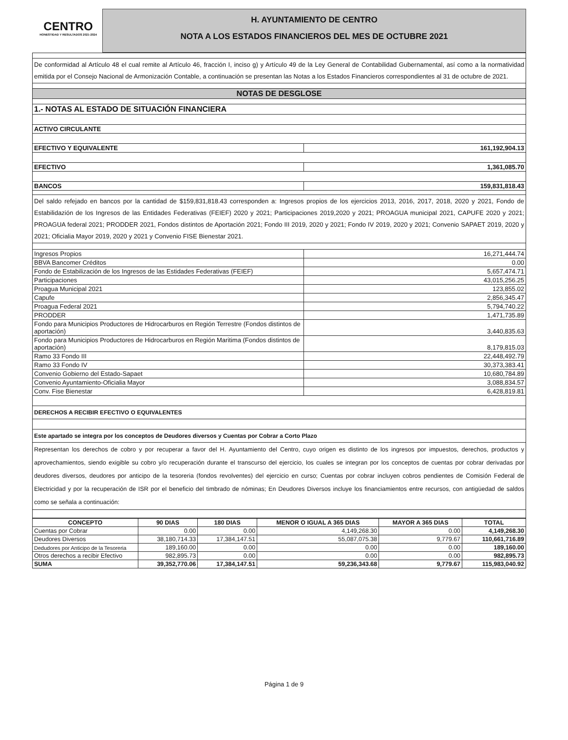CENTRO
HONESTIDAD Y RESULTADOS 2021-2024
H. AYUNTAMIENTO DE CENTRO
NOTA A LOS ESTADOS FINANCIEROS DEL MES DE OCTUBRE 2021
| De conformidad al Artículo 48 el cual remite al Artículo 46, fracción I, inciso g) y Artículo 49 de la Ley General de Contabilidad Gubernamental, así como a la normatividad emitida por el Consejo Nacional de Armonización Contable, a continuación se presentan las Notas a los Estados Financieros correspondientes al 31 de octubre de 2021. | |
| NOTAS DE DESGLOSE | |
| 1.- NOTAS AL ESTADO DE SITUACIÓN FINANCIERA | |
| ACTIVO CIRCULANTE | |
| EFECTIVO Y EQUIVALENTE | 161,192,904.13 |
| EFECTIVO | 1,361,085.70 |
| BANCOS | 159,831,818.43 |
| Del saldo refejado en bancos por la cantidad de $159,831,818.43 corresponden a: Ingresos propios de los ejercicios 2013, 2016, 2017, 2018, 2020 y 2021, Fondo de Estabilidazión de los Ingresos de las Entidades Federativas (FEIEF) 2020 y 2021; Participaciones 2019,2020 y 2021; PROAGUA municipal 2021, CAPUFE 2020 y 2021; PROAGUA federal 2021; PRODDER 2021, Fondos distintos de Aportación 2021; Fondo III 2019, 2020 y 2021; Fondo IV 2019, 2020 y 2021; Convenio SAPAET 2019, 2020 y 2021; Oficialia Mayor 2019, 2020 y 2021 y Convenio FISE Bienestar 2021. | |
| Ingresos Propios | 16,271,444.74 |
| BBVA Bancomer Créditos | 0.00 |
| Fondo de Estabilización de los Ingresos de las Estidades Federativas (FEIEF) | 5,657,474.71 |
| Participaciones | 43,015,256.25 |
| Proagua Municipal 2021 | 123,855.02 |
| Capufe | 2,856,345.47 |
| Proagua Federal 2021 | 5,794,740.22 |
| PRODDER | 1,471,735.89 |
| Fondo para Municipios Productores de Hidrocarburos en Región Terrestre (Fondos distintos de aportación) | 3,440,835.63 |
| Fondo para Municipios Productores de Hidrocarburos en Región Maritima (Fondos distintos de aportación) | 8,179,815.03 |
| Ramo 33 Fondo III | 22,448,492.79 |
| Ramo 33 Fondo IV | 30,373,383.41 |
| Convenio Gobierno del Estado-Sapaet | 10,680,784.89 |
| Convenio Ayuntamiento-Oficialia Mayor | 3,088,834.57 |
| Conv. Fise Bienestar | 6,428,819.81 |
| DERECHOS A RECIBIR EFECTIVO O EQUIVALENTES | |
| Este apartado se integra por los conceptos de Deudores diversos y Cuentas por Cobrar a Corto Plazo | |
| Representan los derechos de cobro y por recuperar a favor del H. Ayuntamiento del Centro, cuyo origen es distinto de los ingresos por impuestos, derechos, productos y aprovechamientos, siendo exigible su cobro y/o recuperación durante el transcurso del ejercicio, los cuales se integran por los conceptos de cuentas por cobrar derivadas por deudores diversos, deudores por anticipo de la tesoreria (fondos revolventes) del ejercicio en curso; Cuentas por cobrar incluyen cobros pendientes de Comisión Federal de Electricidad y por la recuperación de ISR por el beneficio del timbrado de nóminas; En Deudores Diversos incluye los financiamientos entre recursos, con antigüedad de saldos como se señala a continuación: | |
| CONCEPTO | 90 DIAS | 180 DIAS | MENOR O IGUAL A 365 DIAS | MAYOR A 365 DIAS | TOTAL |
| --- | --- | --- | --- | --- | --- |
| Cuentas por Cobrar | 0.00 | 0.00 | 4,149,268.30 | 0.00 | 4,149,268.30 |
| Deudores Diversos | 38,180,714.33 | 17,384,147.51 | 55,087,075.38 | 9,779.67 | 110,661,716.89 |
| Dedudores por Anticipo de la Tesoreria | 189,160.00 | 0.00 | 0.00 | 0.00 | 189,160.00 |
| Otros derechos a recibir Efectivo | 982,895.73 | 0.00 | 0.00 | 0.00 | 982,895.73 |
| SUMA | 39,352,770.06 | 17,384,147.51 | 59,236,343.68 | 9,779.67 | 115,983,040.92 |
Página 1 de 9